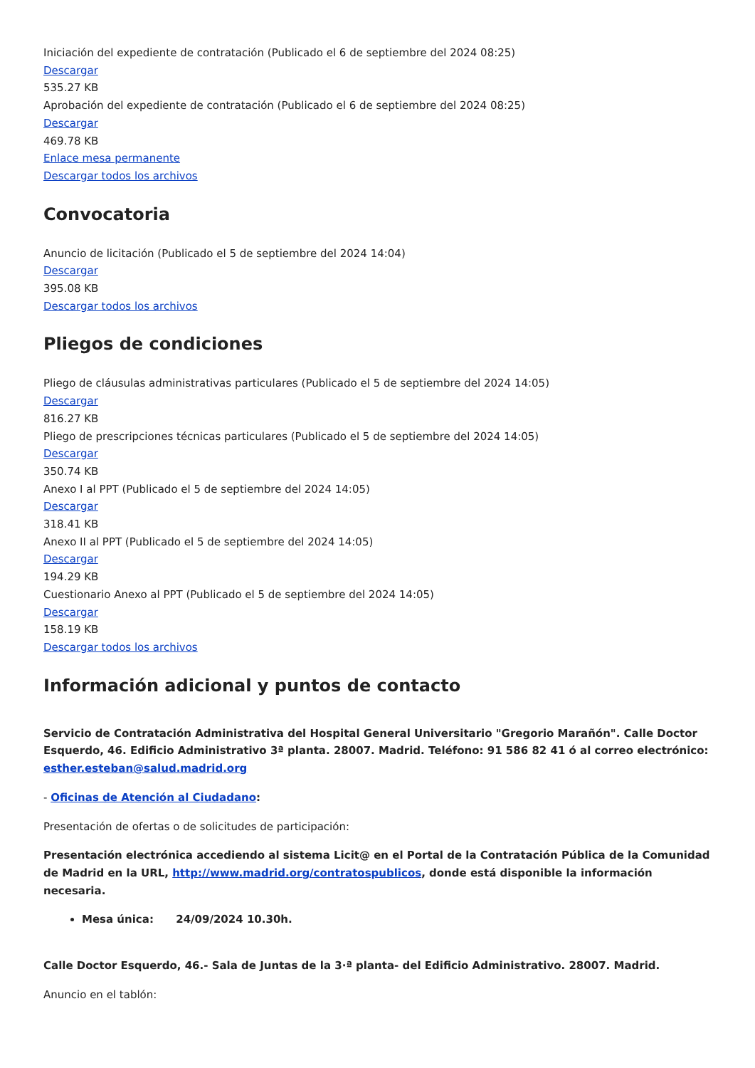Iniciación del expediente de contratación (Publicado el 6 de septiembre del 2024 08:25)
Descargar
535.27 KB
Aprobación del expediente de contratación (Publicado el 6 de septiembre del 2024 08:25)
Descargar
469.78 KB
Enlace mesa permanente
Descargar todos los archivos
Convocatoria
Anuncio de licitación (Publicado el 5 de septiembre del 2024 14:04)
Descargar
395.08 KB
Descargar todos los archivos
Pliegos de condiciones
Pliego de cláusulas administrativas particulares (Publicado el 5 de septiembre del 2024 14:05)
Descargar
816.27 KB
Pliego de prescripciones técnicas particulares (Publicado el 5 de septiembre del 2024 14:05)
Descargar
350.74 KB
Anexo I al PPT (Publicado el 5 de septiembre del 2024 14:05)
Descargar
318.41 KB
Anexo II al PPT (Publicado el 5 de septiembre del 2024 14:05)
Descargar
194.29 KB
Cuestionario Anexo al PPT (Publicado el 5 de septiembre del 2024 14:05)
Descargar
158.19 KB
Descargar todos los archivos
Información adicional y puntos de contacto
Servicio de Contratación Administrativa del Hospital General Universitario "Gregorio Marañón". Calle Doctor Esquerdo, 46. Edificio Administrativo 3ª planta. 28007. Madrid. Teléfono: 91 586 82 41 ó al correo electrónico: esther.esteban@salud.madrid.org
- Oficinas de Atención al Ciudadano:
Presentación de ofertas o de solicitudes de participación:
Presentación electrónica accediendo al sistema Licit@ en el Portal de la Contratación Pública de la Comunidad de Madrid en la URL, http://www.madrid.org/contratospublicos, donde está disponible la información necesaria.
Mesa única: 24/09/2024 10.30h.
Calle Doctor Esquerdo, 46.- Sala de Juntas de la 3·ª planta- del Edificio Administrativo. 28007. Madrid.
Anuncio en el tablón: